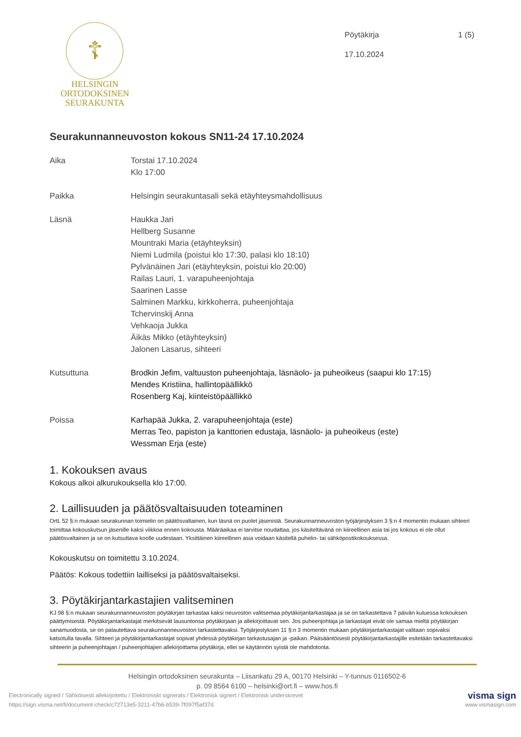☦
HELSINGIN
ORTODOKSINEN
SEURAKUNTA
Pöytäkirja 1 (5)
17.10.2024
Seurakunnanneuvoston kokous SN11-24 17.10.2024
Aika Torstai 17.10.2024
Klo 17:00
Paikka Helsingin seurakuntasali sekä etäyhteysmahdollisuus
Läsnä Haukka Jari
Hellberg Susanne
Mountraki Maria (etäyhteyksin)
Niemi Ludmila (poistui klo 17:30, palasi klo 18:10)
Pylvänäinen Jari (etäyhteyksin, poistui klo 20:00)
Railas Lauri, 1. varapuheenjohtaja
Saarinen Lasse
Salminen Markku, kirkkoherra, puheenjohtaja
Tchervinskij Anna
Vehkaoja Jukka
Äikäs Mikko (etäyhteyksin)
Jalonen Lasarus, sihteeri
Kutsuttuna Brodkin Jefim, valtuuston puheenjohtaja, läsnäolo- ja puheoikeus (saapui klo 17:15)
Mendes Kristiina, hallintopäällikkö
Rosenberg Kaj, kiinteistöpäällikkö
Poissa Karhapää Jukka, 2. varapuheenjohtaja (este)
Merras Teo, papiston ja kanttorien edustaja, läsnäolo- ja puheoikeus (este)
Wessman Erja (este)
1. Kokouksen avaus
Kokous alkoi alkurukouksella klo 17:00.
2. Laillisuuden ja päätösvaltaisuuden toteaminen
OrtL 52 §:n mukaan seurakunnan toimielin on päätösvaltainen, kun läsnä on puolet jäsenistä. Seurakunnanneuvoston työjärjestyksen 3 §:n 4 momentin mukaan sihteeri toimittaa kokouskutsun jäsenille kaksi viikkoa ennen kokousta. Määräaikaa ei tarvitse noudattaa, jos käsiteltävänä on kiireellinen asia tai jos kokous ei ole ollut päätösvaltainen ja se on kutsuttava koolle uudestaan. Yksittäinen kiireellinen asia voidaan käsitellä puhelin- tai sähköpostikokouksessa.
Kokouskutsu on toimitettu 3.10.2024.
Päätös: Kokous todettiin lailliseksi ja päätösvaltaiseksi.
3. Pöytäkirjantarkastajien valitseminen
KJ 98 §:n mukaan seurakunnanneuvoston pöytäkirjan tarkastaa kaksi neuvoston valitsemaa pöytäkirjantarkastajaa ja se on tarkastettava 7 päivän kuluessa kokouksen päättymisestä. Pöytäkirjantarkastajat merkitsevät lausuntonsa pöytäkirjaan ja allekirjoittavat sen. Jos puheenjohtaja ja tarkastajat eivät ole samaa mieltä pöytäkirjan sanamuodosta, se on palautettava seurakunnanneuvoston tarkastettavaksi. Työjärjestyksen 11 §:n 3 momentin mukaan pöytäkirjantarkastajat valitaan sopivaksi katsotulla tavalla. Sihteeri ja pöytäkirjantarkastajat sopivat yhdessä pöytäkirjan tarkastusajan ja -paikan. Pääsääntöisesti pöytäkirjantarkastajille esitetään tarkastettavaksi sihteerin ja puheenjohtajan / puheenjohtajien allekirjoittama pöytäkirja, ellei se käytännön syistä ole mahdotonta.
Helsingin ortodoksinen seurakunta – Liisankatu 29 A, 00170 Helsinki – Y-tunnus 0116502-6
p. 09 8564 6100 – helsinki@ort.fi – www.hos.fi
Electronically signed / Sähköisesti allekirjoitettu / Elektroniskt signerats / Elektronisk signert / Elektronisk underskrevet
https://sign.visma.net/fi/document-check/c72713e5-3211-47b6-b539-7f097f5af37d
visma sign
www.vismasign.com